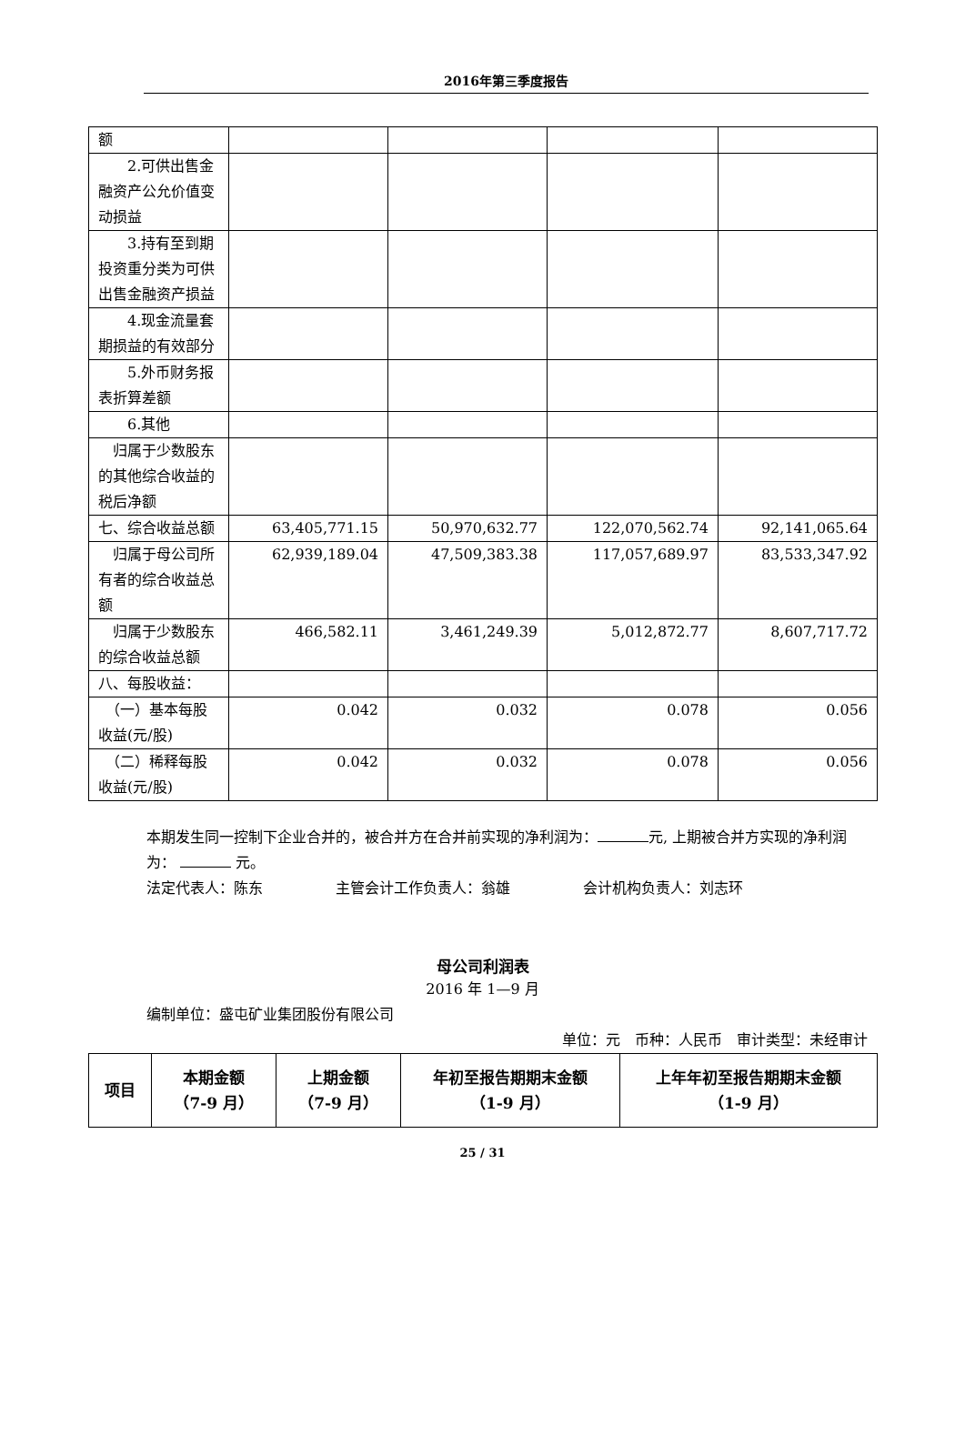2016年第三季度报告
| 额 | | | | |
| 2.可供出售金融资产公允价值变动损益 | | | | |
| 3.持有至到期投资重分类为可供出售金融资产损益 | | | | |
| 4.现金流量套期损益的有效部分 | | | | |
| 5.外币财务报表折算差额 | | | | |
| 6.其他 | | | | |
| 归属于少数股东的其他综合收益的税后净额 | | | | |
| 七、综合收益总额 | 63,405,771.15 | 50,970,632.77 | 122,070,562.74 | 92,141,065.64 |
| 归属于母公司所有者的综合收益总额 | 62,939,189.04 | 47,509,383.38 | 117,057,689.97 | 83,533,347.92 |
| 归属于少数股东的综合收益总额 | 466,582.11 | 3,461,249.39 | 5,012,872.77 | 8,607,717.72 |
| 八、每股收益： | | | | |
| （一）基本每股收益(元/股) | 0.042 | 0.032 | 0.078 | 0.056 |
| （二）稀释每股收益(元/股) | 0.042 | 0.032 | 0.078 | 0.056 |
本期发生同一控制下企业合并的，被合并方在合并前实现的净利润为： 元, 上期被合并方实现的净利润为： 元。
法定代表人：陈东　　　　　主管会计工作负责人：翁雄　　　　　会计机构负责人：刘志环
母公司利润表
2016 年 1—9 月
编制单位：盛屯矿业集团股份有限公司
单位：元　币种：人民币　审计类型：未经审计
| 项目 | 本期金额 （7-9 月） | 上期金额 （7-9 月） | 年初至报告期期末金额 （1-9 月） | 上年年初至报告期期末金额 （1-9 月） |
| --- | --- | --- | --- | --- |
25 / 31